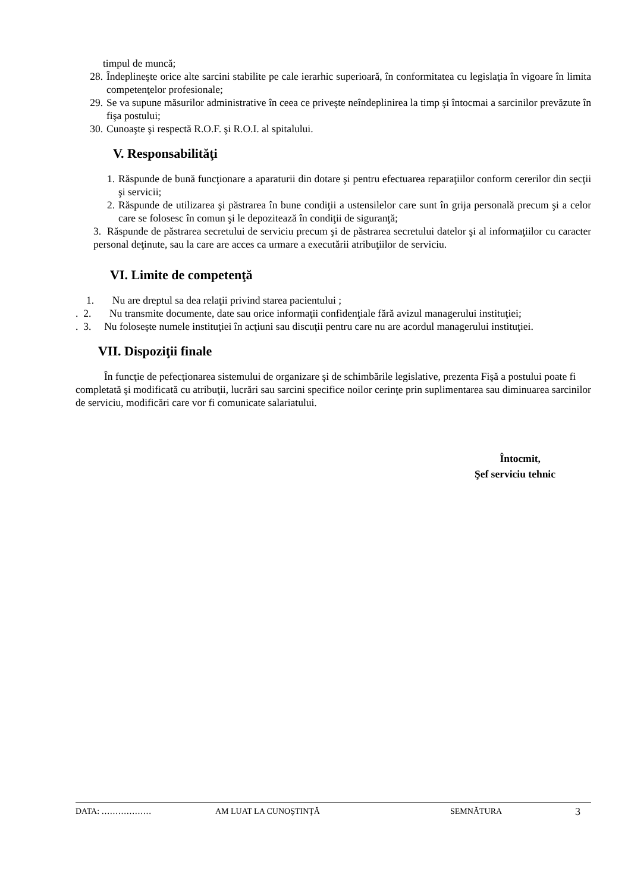timpul de muncă;
28. Îndeplineşte orice alte sarcini stabilite pe cale ierarhic superioară, în conformitatea cu legislaţia în vigoare în limita competenţelor profesionale;
29. Se va supune măsurilor administrative în ceea ce priveşte neîndeplinirea la timp şi întocmai a sarcinilor prevăzute în fişa postului;
30. Cunoaşte şi respectă R.O.F. şi R.O.I. al spitalului.
V. Responsabilităţi
1. Răspunde de bună funcţionare a aparaturii din dotare şi pentru efectuarea reparaţiilor conform cererilor din secţii şi servicii;
2. Răspunde de utilizarea şi păstrarea în bune condiţii a ustensilelor care sunt în grija personală precum şi a celor care se folosesc în comun şi le depozitează în condiţii de siguranţă;
3. Răspunde de păstrarea secretului de serviciu precum şi de păstrarea secretului datelor şi al informaţiilor cu caracter personal deţinute, sau la care are acces ca urmare a executării atribuţiilor de serviciu.
VI. Limite de competenţă
1. Nu are dreptul sa dea relaţii privind starea pacientului ;
. 2. Nu transmite documente, date sau orice informaţii confidenţiale fără avizul managerului instituţiei;
. 3. Nu foloseşte numele instituţiei în acţiuni sau discuţii pentru care nu are acordul managerului instituţiei.
VII. Dispoziţii finale
În funcţie de pefecţionarea sistemului de organizare şi de schimbările legislative, prezenta Fişă a postului poate fi completată şi modificată cu atribuţii, lucrări sau sarcini specifice noilor cerinţe prin suplimentarea sau diminuarea sarcinilor de serviciu, modificări care vor fi comunicate salariatului.
Întocmit,
Şef serviciu tehnic
DATA: ……………… AM LUAT LA CUNOŞTINŢĂ SEMNĂTURA 3